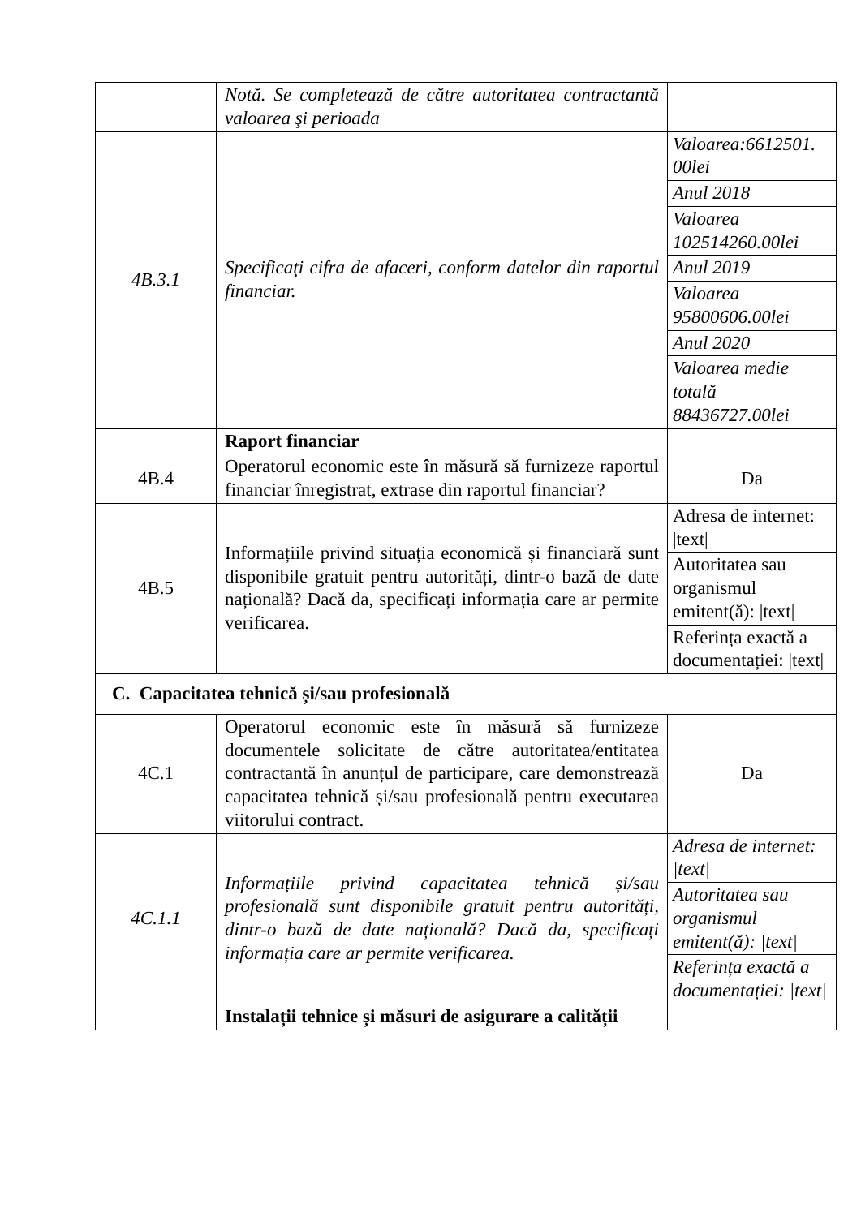| | Notă. Se completează de către autoritatea contractantă valoarea şi perioada | |
| 4B.3.1 | Specificaţi cifra de afaceri, conform datelor din raportul financiar. | Valoarea:6612501. 00lei |
| | | Anul 2018 |
| | | Valoarea 102514260.00lei |
| | | Anul 2019 |
| | | Valoarea 95800606.00lei |
| | | Anul 2020 |
| | | Valoarea medie totală 88436727.00lei |
| | Raport financiar | |
| 4B.4 | Operatorul economic este în măsură să furnizeze raportul financiar înregistrat, extrase din raportul financiar? | Da |
| 4B.5 | Informațiile privind situația economică și financiară sunt disponibile gratuit pentru autorități, dintr-o bază de date națională? Dacă da, specificați informația care ar permite verificarea. | Adresa de internet: /text/ |
| | | Autoritatea sau organismul emitent(ă): /text/ |
| | | Referința exactă a documentației: /text/ |
| C. Capacitatea tehnică și/sau profesională | | |
| 4C.1 | Operatorul economic este în măsură să furnizeze documentele solicitate de către autoritatea/entitatea contractantă în anunțul de participare, care demonstrează capacitatea tehnică și/sau profesională pentru executarea viitorului contract. | Da |
| 4C.1.1 | Informațiile privind capacitatea tehnică și/sau profesională sunt disponibile gratuit pentru autorități, dintr-o bază de date națională? Dacă da, specificați informația care ar permite verificarea. | Adresa de internet: /text/ |
| | | Autoritatea sau organismul emitent(ă): /text/ |
| | | Referința exactă a documentației: /text/ |
| | Instalații tehnice și măsuri de asigurare a calității | |